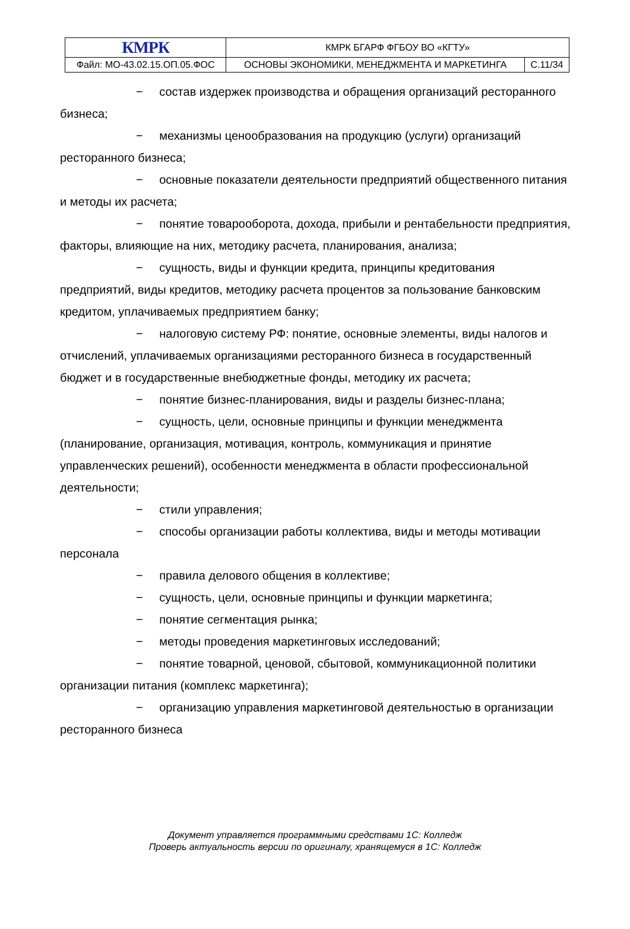| КМРК | КМРК БГАРФ ФГБОУ ВО «КГТУ» | |
| Файл: МО-43.02.15.ОП.05.ФОС | ОСНОВЫ ЭКОНОМИКИ, МЕНЕДЖМЕНТА И МАРКЕТИНГА | С.11/34 |
− состав издержек производства и обращения организаций ресторанного бизнеса;
− механизмы ценообразования на продукцию (услуги) организаций ресторанного бизнеса;
− основные показатели деятельности предприятий общественного питания и методы их расчета;
− понятие товарооборота, дохода, прибыли и рентабельности предприятия, факторы, влияющие на них, методику расчета, планирования, анализа;
− сущность, виды и функции кредита, принципы кредитования предприятий, виды кредитов, методику расчета процентов за пользование банковским кредитом, уплачиваемых предприятием банку;
− налоговую систему РФ: понятие, основные элементы, виды налогов и отчислений, уплачиваемых организациями ресторанного бизнеса в государственный бюджет и в государственные внебюджетные фонды, методику их расчета;
− понятие бизнес-планирования, виды и разделы бизнес-плана;
− сущность, цели, основные принципы и функции менеджмента (планирование, организация, мотивация, контроль, коммуникация и принятие управленческих решений), особенности менеджмента в области профессиональной деятельности;
− стили управления;
− способы организации работы коллектива, виды и методы мотивации персонала
− правила делового общения в коллективе;
− сущность, цели, основные принципы и функции маркетинга;
− понятие сегментация рынка;
− методы проведения маркетинговых исследований;
− понятие товарной, ценовой, сбытовой, коммуникационной политики организации питания (комплекс маркетинга);
− организацию управления маркетинговой деятельностью в организации ресторанного бизнеса
Документ управляется программными средствами 1С: Колледж
Проверь актуальность версии по оригиналу, хранящемуся в 1С: Колледж